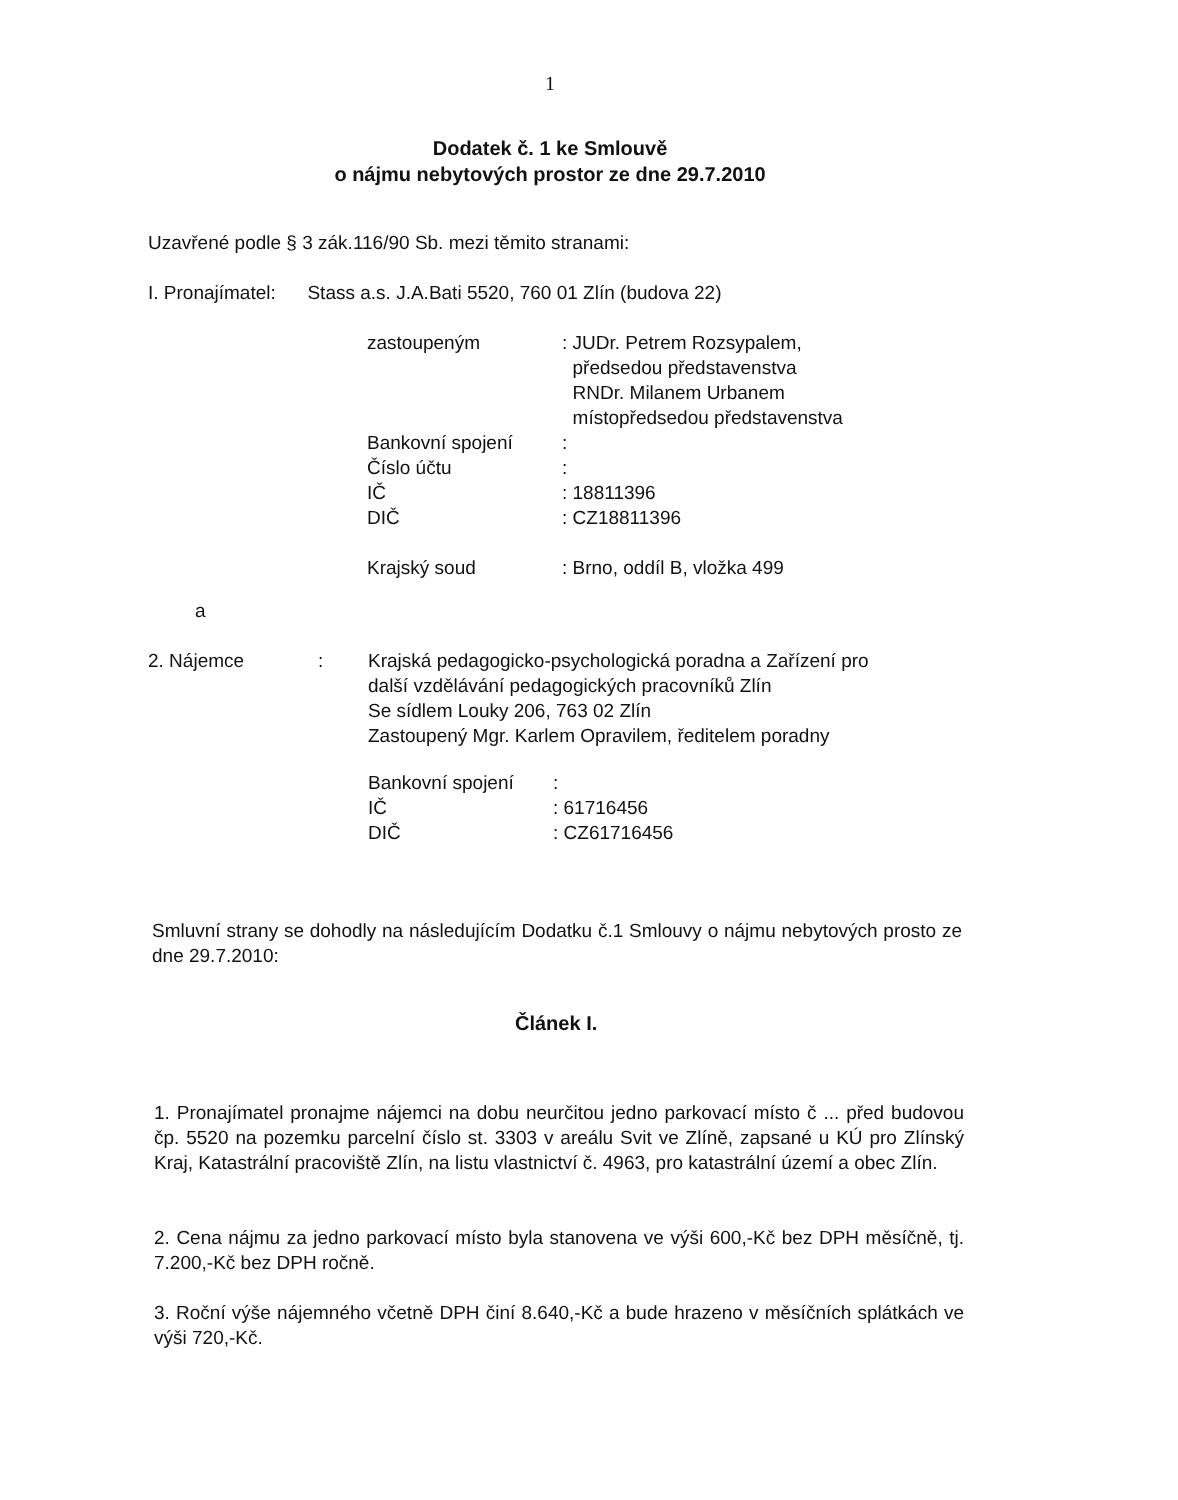1
Dodatek č. 1 ke Smlouvě
o nájmu nebytových prostor ze dne 29.7.2010
Uzavřené podle § 3 zák.116/90 Sb. mezi těmito stranami:
I. Pronajímatel: Stass a.s. J.A.Bati 5520, 760 01 Zlín (budova 22)
| zastoupeným | : JUDr. Petrem Rozsypalem, předsedou představenstva RNDr. Milanem Urbanem místopředsedou představenstva |
| Bankovní spojení | : |
| Číslo účtu | : |
| IČ | : 18811396 |
| DIČ | : CZ18811396 |
| Krajský soud | : Brno, oddíl B, vložka 499 |
a
| 2. Nájemce | : | Krajská pedagogicko-psychologická poradna a Zařízení pro další vzdělávání pedagogických pracovníků Zlín Se sídlem Louky 206, 763 02 Zlín Zastoupený Mgr. Karlem Opravilem, ředitelem poradny |
| Bankovní spojení | : |
| IČ | : 61716456 |
| DIČ | : CZ61716456 |
Smluvní strany se dohodly na následujícím Dodatku č.1 Smlouvy o nájmu nebytových prosto ze dne 29.7.2010:
Článek I.
1. Pronajímatel pronajme nájemci na dobu neurčitou jedno parkovací místo č ... před budovou čp. 5520 na pozemku parcelní číslo st. 3303 v areálu Svit ve Zlíně, zapsané u KÚ pro Zlínský Kraj, Katastrální pracoviště Zlín, na listu vlastnictví č. 4963, pro katastrální území a obec Zlín.
2. Cena nájmu za jedno parkovací místo byla stanovena ve výši 600,-Kč bez DPH měsíčně, tj. 7.200,-Kč bez DPH ročně.
3. Roční výše nájemného včetně DPH činí 8.640,-Kč a bude hrazeno v měsíčních splátkách ve výši 720,-Kč.